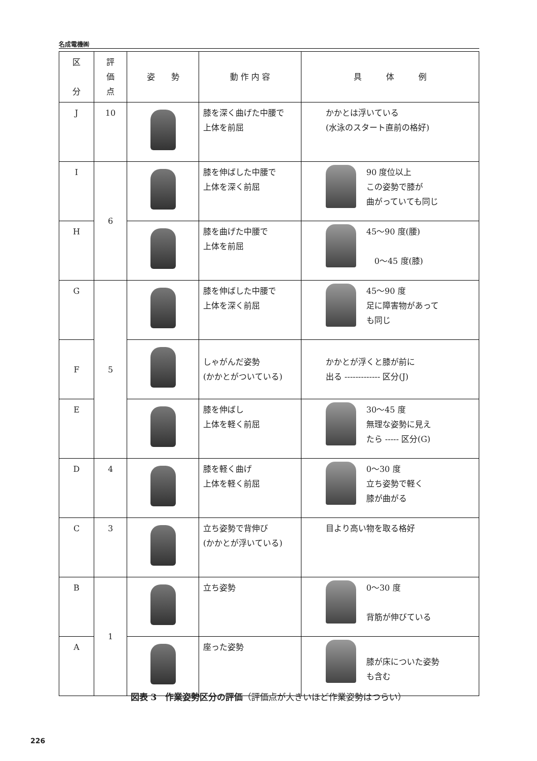名成電機㈱
| 区 分 | 評 価 点 | 姿 勢 | 動 作 内 容 | 具 体 例 |
| --- | --- | --- | --- | --- |
| J | 10 | | 膝を深く曲げた中腰で 上体を前屈 | かかとは浮いている (水泳のスタート直前の格好) |
| I | 6 | | 膝を伸ばした中腰で 上体を深く前屈 | 90 度位以上 この姿勢で膝が 曲がっていても同じ |
| H | | | 膝を曲げた中腰で 上体を前屈 | 45～90 度(腰) 0～45 度(膝) |
| G | 5 | | 膝を伸ばした中腰で 上体を深く前屈 | 45～90 度 足に障害物があって も同じ |
| F | | | しゃがんだ姿勢 (かかとがついている) | かかとが浮くと膝が前に 出る ------------- 区分(J) |
| E | | | 膝を伸ばし 上体を軽く前屈 | 30～45 度 無理な姿勢に見え たら ----- 区分(G) |
| D | 4 | | 膝を軽く曲げ 上体を軽く前屈 | 0～30 度 立ち姿勢で軽く 膝が曲がる |
| C | 3 | | 立ち姿勢で背伸び (かかとが浮いている) | 目より高い物を取る格好 |
| B | 1 | | 立ち姿勢 | 0～30 度 背筋が伸びている |
| A | | | 座った姿勢 | 膝が床についた姿勢 も含む |
図表 3　作業姿勢区分の評価（評価点が大きいほど作業姿勢はつらい）
226